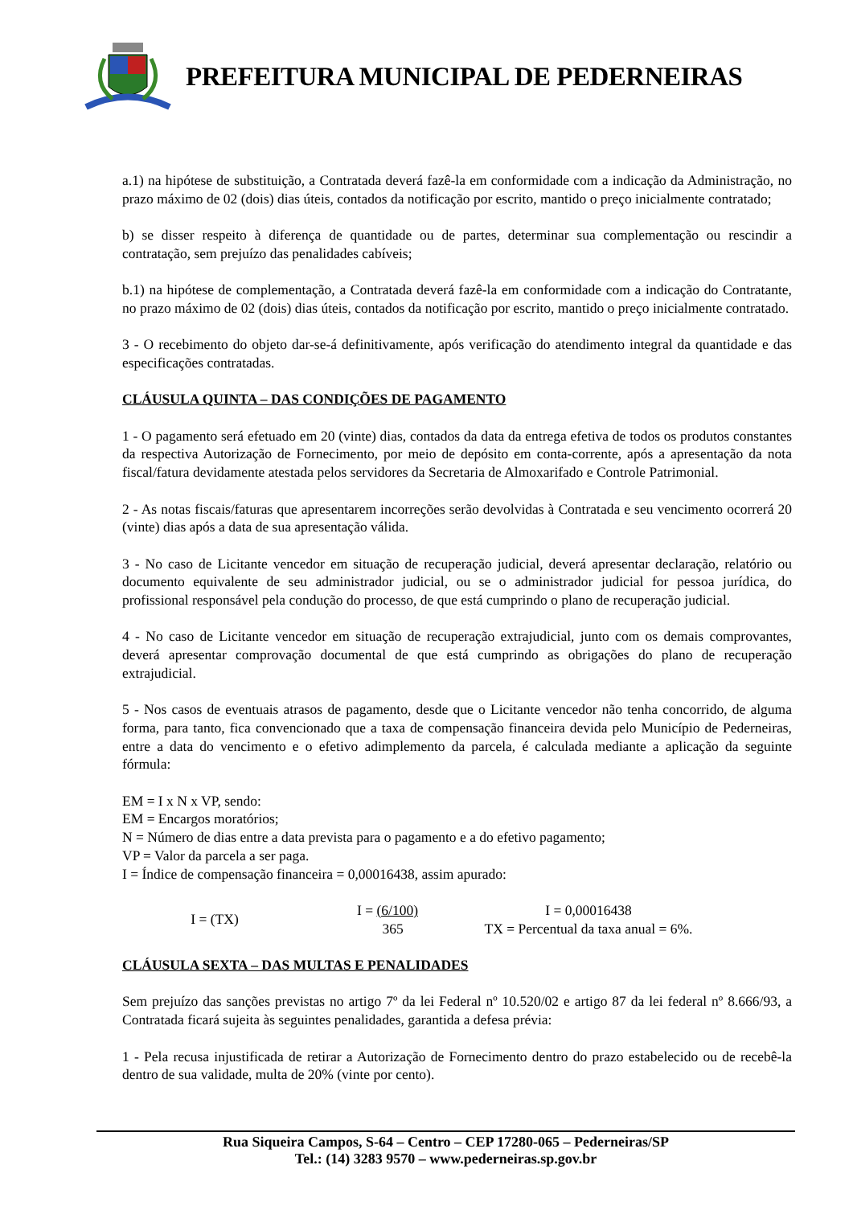PREFEITURA MUNICIPAL DE PEDERNEIRAS
a.1) na hipótese de substituição, a Contratada deverá fazê-la em conformidade com a indicação da Administração, no prazo máximo de 02 (dois) dias úteis, contados da notificação por escrito, mantido o preço inicialmente contratado;
b) se disser respeito à diferença de quantidade ou de partes, determinar sua complementação ou rescindir a contratação, sem prejuízo das penalidades cabíveis;
b.1) na hipótese de complementação, a Contratada deverá fazê-la em conformidade com a indicação do Contratante, no prazo máximo de 02 (dois) dias úteis, contados da notificação por escrito, mantido o preço inicialmente contratado.
3 - O recebimento do objeto dar-se-á definitivamente, após verificação do atendimento integral da quantidade e das especificações contratadas.
CLÁUSULA QUINTA – DAS CONDIÇÕES DE PAGAMENTO
1 - O pagamento será efetuado em 20 (vinte) dias, contados da data da entrega efetiva de todos os produtos constantes da respectiva Autorização de Fornecimento, por meio de depósito em conta-corrente, após a apresentação da nota fiscal/fatura devidamente atestada pelos servidores da Secretaria de Almoxarifado e Controle Patrimonial.
2 - As notas fiscais/faturas que apresentarem incorreções serão devolvidas à Contratada e seu vencimento ocorrerá 20 (vinte) dias após a data de sua apresentação válida.
3 - No caso de Licitante vencedor em situação de recuperação judicial, deverá apresentar declaração, relatório ou documento equivalente de seu administrador judicial, ou se o administrador judicial for pessoa jurídica, do profissional responsável pela condução do processo, de que está cumprindo o plano de recuperação judicial.
4 - No caso de Licitante vencedor em situação de recuperação extrajudicial, junto com os demais comprovantes, deverá apresentar comprovação documental de que está cumprindo as obrigações do plano de recuperação extrajudicial.
5 - Nos casos de eventuais atrasos de pagamento, desde que o Licitante vencedor não tenha concorrido, de alguma forma, para tanto, fica convencionado que a taxa de compensação financeira devida pelo Município de Pederneiras, entre a data do vencimento e o efetivo adimplemento da parcela, é calculada mediante a aplicação da seguinte fórmula:
EM = I x N x VP, sendo:
EM = Encargos moratórios;
N = Número de dias entre a data prevista para o pagamento e a do efetivo pagamento;
VP = Valor da parcela a ser paga.
I = Índice de compensação financeira = 0,00016438, assim apurado:
I = (TX)
I = (6/100)
365
I = 0,00016438
TX = Percentual da taxa anual = 6%.
CLÁUSULA SEXTA – DAS MULTAS E PENALIDADES
Sem prejuízo das sanções previstas no artigo 7º da lei Federal nº 10.520/02 e artigo 87 da lei federal nº 8.666/93, a Contratada ficará sujeita às seguintes penalidades, garantida a defesa prévia:
1 - Pela recusa injustificada de retirar a Autorização de Fornecimento dentro do prazo estabelecido ou de recebê-la dentro de sua validade, multa de 20% (vinte por cento).
Rua Siqueira Campos, S-64 – Centro – CEP 17280-065 – Pederneiras/SP
Tel.: (14) 3283 9570 – www.pederneiras.sp.gov.br